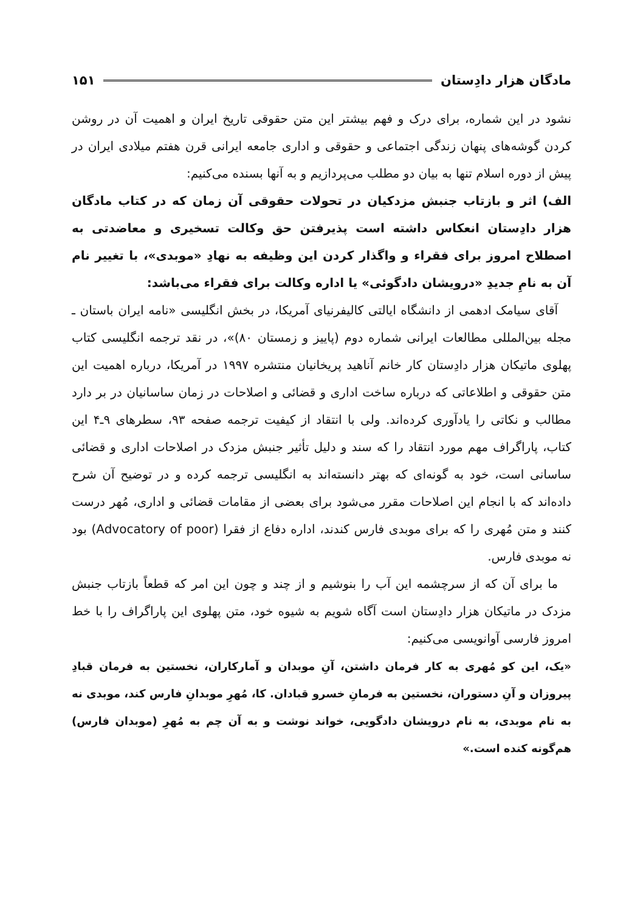مادگان هزار دادِستان ۱۵۱
نشود در این شماره، برای درک و فهم بیشتر این متن حقوقی تاریخ ایران و اهمیت آن در روشن کردن گوشه‌های پنهان زندگی اجتماعی و حقوقی و اداری جامعه ایرانی قرن هفتم میلادی ایران در پیش از دوره اسلام تنها به بیان دو مطلب می‌پردازیم و به آنها بسنده می‌کنیم:
الف) اثر و بازتاب جنبش مزدکیان در تحولات حقوقی آن زمان که در کتاب مادگان هزار دادِستان انعکاس داشته است پذیرفتن حق وکالت تسخیری و معاضدتی به اصطلاح امروز برای فقراء و واگذار کردن این وظیفه به نهادِ «موبدی»، با تغییر نام آن به نامِ جدیدِ «درویشان دادگوئی» یا اداره وکالت برای فقراء می‌باشد:
آقای سیامک ادهمی از دانشگاه ایالتی کالیفرنیای آمریکا، در بخش انگلیسی «نامه ایران باستان ـ مجله بین‌المللی مطالعات ایرانی شماره دوم (پاییز و زمستان ۸۰)»، در نقد ترجمه انگلیسی کتاب پهلوی ماتیکان هزار دادِستان کار خانم آناهید پریخانیان منتشره ۱۹۹۷ در آمریکا، درباره اهمیت این متن حقوقی و اطلاعاتی که درباره ساخت اداری و قضائی و اصلاحات در زمان ساسانیان در بر دارد مطالب و نکاتی را یادآوری کرده‌اند. ولی با انتقاد از کیفیت ترجمه صفحه ۹۳، سطرهای ۹ـ۴ این کتاب، پاراگراف مهم مورد انتقاد را که سند و دلیل تأثیر جنبش مزدک در اصلاحات اداری و قضائی ساسانی است، خود به گونه‌ای که بهتر دانسته‌اند به انگلیسی ترجمه کرده و در توضیح آن شرح داده‌اند که با انجام این اصلاحات مقرر می‌شود برای بعضی از مقامات قضائی و اداری، مُهر درست کنند و متن مُهری را که برای موبدی فارس کندند، اداره دفاع از فقرا (Advocatory of poor) بود نه موبدی فارس.
ما برای آن که از سرچشمه این آب را بنوشیم و از چند و چون این امر که قطعاً بازتاب جنبش مزدک در ماتیکان هزار دادِستان است آگاه شویم به شیوه خود، متن پهلوی این پاراگراف را با خط امروز فارسی آوانویسی می‌کنیم:
«یک، این کو مُهری به کار فرمان داشتن، آنِ موبدان و آمارکاران، نخستین به فرمان قبادِ پیروزان و آنِ دستوران، نخستین به فرمانِ خسرو قبادان. کا، مُهرِ موبدانِ فارس کند، موبدی نه به نام موبدی، به نام درویشان دادگویی، خواند نوشت و به آن چم به مُهرِ (موبدان فارس) هم‌گونه کنده است.»